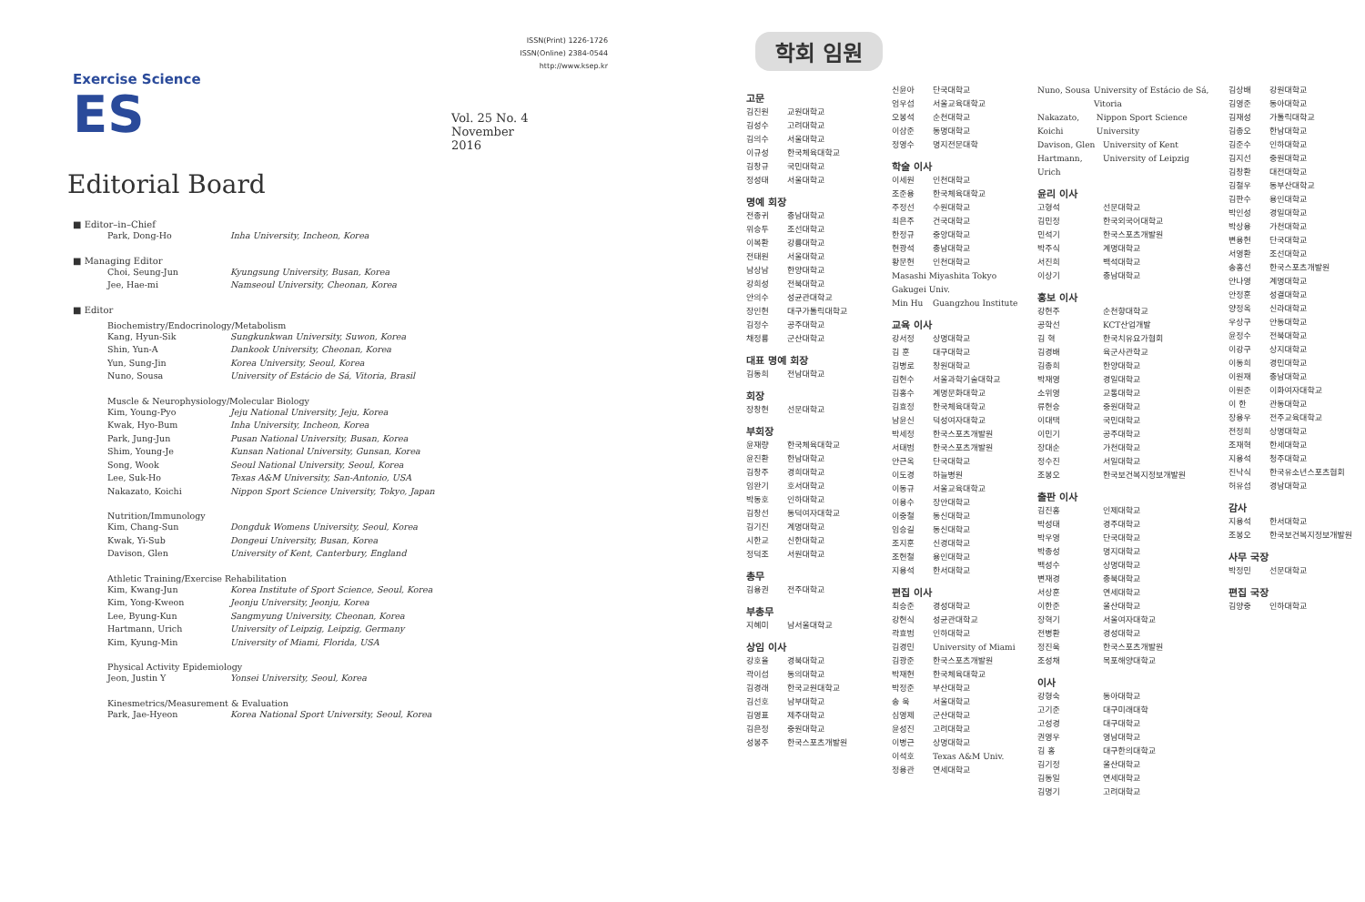ISSN(Print) 1226-1726
ISSN(Online) 2384-0544
http://www.ksep.kr
Vol. 25 No. 4 November 2016
Exercise Science
ES
Editorial Board
■ Editor–in–Chief
Park, Dong-Ho Inha University, Incheon, Korea
■ Managing Editor
Choi, Seung-Jun Kyungsung University, Busan, Korea
Jee, Hae-mi Namseoul University, Cheonan, Korea
■ Editor
Biochemistry/Endocrinology/Metabolism
Kang, Hyun-Sik Sungkunkwan University, Suwon, Korea
Shin, Yun-A Dankook University, Cheonan, Korea
Yun, Sung-Jin Korea University, Seoul, Korea
Nuno, Sousa University of Estácio de Sá, Vitoria, Brasil
Muscle & Neurophysiology/Molecular Biology
Kim, Young-Pyo Jeju National University, Jeju, Korea
Kwak, Hyo-Bum Inha University, Incheon, Korea
Park, Jung-Jun Pusan National University, Busan, Korea
Shim, Young-Je Kunsan National University, Gunsan, Korea
Song, Wook Seoul National University, Seoul, Korea
Lee, Suk-Ho Texas A&M University, San-Antonio, USA
Nakazato, Koichi Nippon Sport Science University, Tokyo, Japan
Nutrition/Immunology
Kim, Chang-Sun Dongduk Womens University, Seoul, Korea
Kwak, Yi-Sub Dongeui University, Busan, Korea
Davison, Glen University of Kent, Canterbury, England
Athletic Training/Exercise Rehabilitation
Kim, Kwang-Jun Korea Institute of Sport Science, Seoul, Korea
Kim, Yong-Kweon Jeonju University, Jeonju, Korea
Lee, Byung-Kun Sangmyung University, Cheonan, Korea
Hartmann, Urich University of Leipzig, Leipzig, Germany
Kim, Kyung-Min University of Miami, Florida, USA
Physical Activity Epidemiology
Jeon, Justin Y Yonsei University, Seoul, Korea
Kinesmetrics/Measurement & Evaluation
Park, Jae-Hyeon Korea National Sport University, Seoul, Korea
학회 임원
고문
김진원 교원대학교
김성수 고려대학교
김의수 서울대학교
이규성 한국체육대학교
김창규 국민대학교
정성태 서울대학교
명예 회장
전종귀 충남대학교
위승두 조선대학교
이복환 강릉대학교
전태원 서울대학교
남상남 한양대학교
강희성 전북대학교
안의수 성균관대학교
장인현 대구가톨릭대학교
김정수 공주대학교
채정룡 군산대학교
대표 명예 회장
김동희 전남대학교
회장
장창현 선문대학교
부회장
윤재량 한국체육대학교
윤진환 한남대학교
김창주 경희대학교
임완기 호서대학교
박동호 인하대학교
김창선 동덕여자대학교
김기진 계명대학교
시한교 신한대학교
정덕조 서원대학교
총무
김용권 전주대학교
부총무
지혜미 남서울대학교
상임 이사
강호율 경북대학교
곽이섭 동의대학교
김경래 한국교원대학교
김선호 남부대학교
김영표 제주대학교
김은정 중원대학교
성봉주 한국스포츠개발원
신윤아 단국대학교
엄우섭 서울교육대학교
오봉석 순천대학교
이삼준 동명대학교
정영수 명지전문대학
학술 이사
이세원 인천대학교
조준용 한국체육대학교
주정선 수원대학교
최은주 건국대학교
한정규 중앙대학교
현광석 충남대학교
황문현 인천대학교
Masashi Miyashita Tokyo Gakugei Univ.
Min Hu Guangzhou Institute
교육 이사
강서정 상명대학교
김 훈 대구대학교
김병로 창원대학교
김현수 서울과학기술대학교
김홍수 계명문화대학교
김효정 한국체육대학교
남윤신 덕성여자대학교
박세정 한국스포츠개발원
서태범 한국스포츠개발원
안근옥 단국대학교
이도경 하늘병원
이동규 서울교육대학교
이용수 장안대학교
이중철 동신대학교
임승길 동신대학교
조지훈 신경대학교
조현철 용인대학교
지용석 한서대학교
편집 이사
최승준 경성대학교
강현식 성균관대학교
곽효범 인하대학교
김경민 University of Miami
김광준 한국스포츠개발원
박재현 한국체육대학교
박정준 부산대학교
송 욱 서울대학교
심영제 군산대학교
윤성진 고려대학교
이병근 상명대학교
이석호 Texas A&M Univ.
정용관 연세대학교
Nuno, Sousa University of Estácio de Sá, Vitoria
Nakazato, Koichi Nippon Sport Science University
Davison, Glen University of Kent
Hartmann, Urich University of Leipzig
윤리 이사
고형석 선문대학교
김민정 한국외국어대학교
민석기 한국스포츠개발원
박주식 계명대학교
서진희 백석대학교
이상기 충남대학교
홍보 이사
강현주 순천향대학교
공학선 KCT산업개발
김 혁 한국치유요가협회
김경배 육군사관학교
김종희 한양대학교
박재영 경일대학교
소위영 교통대학교
류현승 중원대학교
이대택 국민대학교
이민기 공주대학교
장대순 가천대학교
정수진 서일대학교
조봉오 한국보건복지정보개발원
출판 이사
김진홍 인제대학교
박성태 경주대학교
박우영 단국대학교
박종성 명지대학교
백성수 상명대학교
변재경 충북대학교
서상훈 연세대학교
이한준 울산대학교
장혁기 서울여자대학교
전병환 경성대학교
정진욱 한국스포츠개발원
조성채 목포해양대학교
이사
강형숙 동아대학교
고기준 대구미래대학
고성경 대구대학교
권영우 영남대학교
김 홍 대구한의대학교
김기정 울산대학교
김동일 연세대학교
김명기 고려대학교
김상배 강원대학교
김영준 동아대학교
김재성 가톨릭대학교
김종오 한남대학교
김준수 인하대학교
김지선 중원대학교
김창환 대전대학교
김철우 동부산대학교
김판수 용인대학교
박인성 경일대학교
박상용 가천대학교
변용현 단국대학교
서영환 조선대학교
송홍선 한국스포츠개발원
안나영 계명대학교
안정훈 성결대학교
양정옥 신라대학교
우상구 안동대학교
윤정수 전북대학교
이강구 상지대학교
이동희 경민대학교
이원재 충남대학교
이원준 이화여자대학교
이 한 관동대학교
장용우 전주교육대학교
전정희 상명대학교
조재혁 한세대학교
지용석 청주대학교
진낙식 한국유소년스포츠협회
허유섭 경남대학교
감사
지용석 한서대학교
조봉오 한국보건복지정보개발원
사무 국장
박정민 선문대학교
편집 국장
김양중 인하대학교